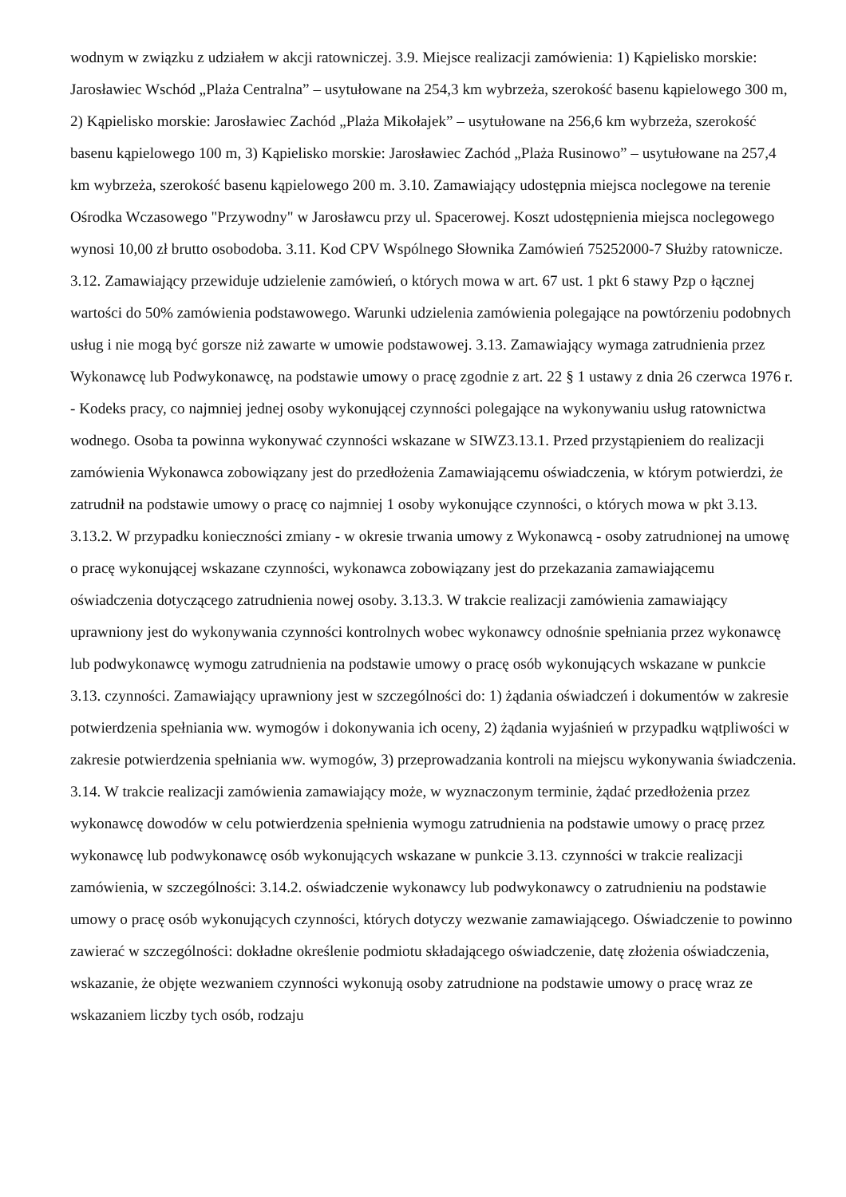wodnym w związku z udziałem w akcji ratowniczej. 3.9. Miejsce realizacji zamówienia: 1) Kąpielisko morskie: Jarosławiec Wschód „Plaża Centralna” – usytułowane na 254,3 km wybrzeża, szerokość basenu kąpielowego 300 m, 2) Kąpielisko morskie: Jarosławiec Zachód „Plaża Mikołajek” – usytułowane na 256,6 km wybrzeża, szerokość basenu kąpielowego 100 m, 3) Kąpielisko morskie: Jarosławiec Zachód „Plaża Rusinowo” – usytułowane na 257,4 km wybrzeża, szerokość basenu kąpielowego 200 m. 3.10. Zamawiający udostępnia miejsca noclegowe na terenie Ośrodka Wczasowego "Przywodny" w Jarosławcu przy ul. Spacerowej. Koszt udostępnienia miejsca noclegowego wynosi 10,00 zł brutto osobodoba. 3.11. Kod CPV Wspólnego Słownika Zamówień 75252000-7 Służby ratownicze. 3.12. Zamawiający przewiduje udzielenie zamówień, o których mowa w art. 67 ust. 1 pkt 6 stawy Pzp o łącznej wartości do 50% zamówienia podstawowego. Warunki udzielenia zamówienia polegające na powtórzeniu podobnych usług i nie mogą być gorsze niż zawarte w umowie podstawowej. 3.13. Zamawiający wymaga zatrudnienia przez Wykonawcę lub Podwykonawcę, na podstawie umowy o pracę zgodnie z art. 22 § 1 ustawy z dnia 26 czerwca 1976 r. - Kodeks pracy, co najmniej jednej osoby wykonującej czynności polegające na wykonywaniu usług ratownictwa wodnego. Osoba ta powinna wykonywać czynności wskazane w SIWZ3.13.1. Przed przystąpieniem do realizacji zamówienia Wykonawca zobowiązany jest do przedłożenia Zamawiającemu oświadczenia, w którym potwierdzi, że zatrudnił na podstawie umowy o pracę co najmniej 1 osoby wykonujące czynności, o których mowa w pkt 3.13. 3.13.2. W przypadku konieczności zmiany - w okresie trwania umowy z Wykonawcą - osoby zatrudnionej na umowę o pracę wykonującej wskazane czynności, wykonawca zobowiązany jest do przekazania zamawiającemu oświadczenia dotyczącego zatrudnienia nowej osoby. 3.13.3. W trakcie realizacji zamówienia zamawiający uprawniony jest do wykonywania czynności kontrolnych wobec wykonawcy odnośnie spełniania przez wykonawcę lub podwykonawcę wymogu zatrudnienia na podstawie umowy o pracę osób wykonujących wskazane w punkcie 3.13. czynności. Zamawiający uprawniony jest w szczególności do: 1) żądania oświadczeń i dokumentów w zakresie potwierdzenia spełniania ww. wymogów i dokonywania ich oceny, 2) żądania wyjaśnień w przypadku wątpliwości w zakresie potwierdzenia spełniania ww. wymogów, 3) przeprowadzania kontroli na miejscu wykonywania świadczenia. 3.14. W trakcie realizacji zamówienia zamawiający może, w wyznaczonym terminie, żądać przedłożenia przez wykonawcę dowodów w celu potwierdzenia spełnienia wymogu zatrudnienia na podstawie umowy o pracę przez wykonawcę lub podwykonawcę osób wykonujących wskazane w punkcie 3.13. czynności w trakcie realizacji zamówienia, w szczególności: 3.14.2. oświadczenie wykonawcy lub podwykonawcy o zatrudnieniu na podstawie umowy o pracę osób wykonujących czynności, których dotyczy wezwanie zamawiającego. Oświadczenie to powinno zawierać w szczególności: dokładne określenie podmiotu składającego oświadczenie, datę złożenia oświadczenia, wskazanie, że objęte wezwaniem czynności wykonują osoby zatrudnione na podstawie umowy o pracę wraz ze wskazaniem liczby tych osób, rodzaju